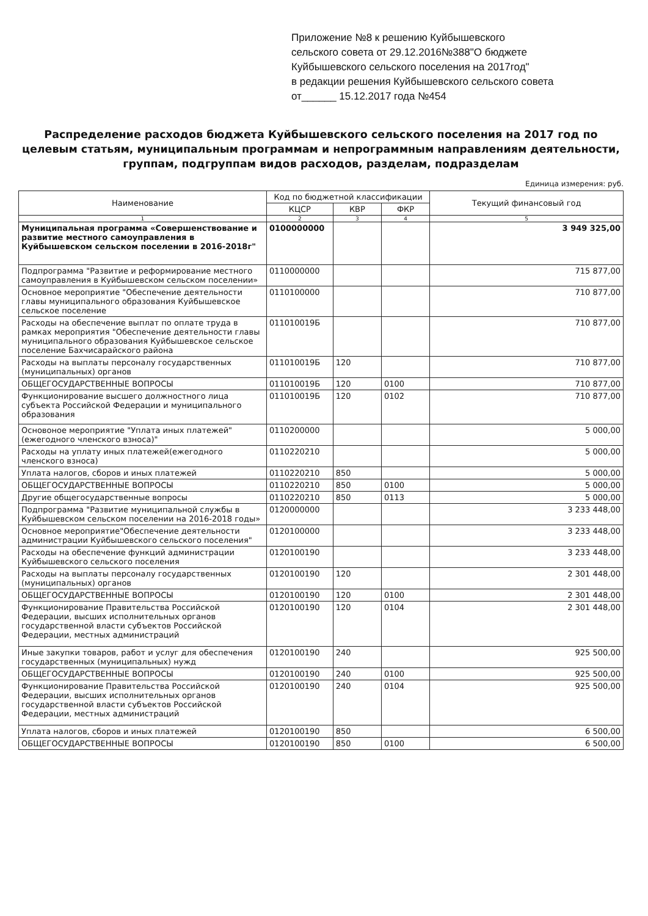Приложение №8 к решению Куйбышевского
сельского совета от 29.12.2016№388"О бюджете
Куйбышевского сельского поселения на 2017год"
в редакции решения Куйбышевского сельского совета
от______ 15.12.2017 года №454
Распределение расходов бюджета Куйбышевского сельского поселения на 2017 год по целевым статьям, муниципальным программам и непрограммным направлениям деятельности, группам, подгруппам видов расходов, разделам, подразделам
Единица измерения: руб.
| Наименование | Код по бюджетной классификации | | | Текущий финансовый год |
| --- | --- | --- | --- | --- |
| | КЦСР | КВР | ФКР | |
| 1 | 2 | 3 | 4 | 5 |
| Муниципальная программа «Совершенствование и развитие местного самоуправления в Куйбышевском сельском поселении в 2016-2018г" | 0100000000 | | | 3 949 325,00 |
| Подпрограмма "Развитие и реформирование местного самоуправления в Куйбышевском сельском поселении» | 0110000000 | | | 715 877,00 |
| Основное мероприятие "Обеспечение деятельности главы муниципального образования Куйбышевское сельское поселение | 0110100000 | | | 710 877,00 |
| Расходы на обеспечение выплат по оплате труда в рамках мероприятия "Обеспечение деятельности главы муниципального образования Куйбышевское сельское поселение Бахчисарайского района | 011010019Б | | | 710 877,00 |
| Расходы на выплаты персоналу государственных (муниципальных) органов | 011010019Б | 120 | | 710 877,00 |
| ОБЩЕГОСУДАРСТВЕННЫЕ ВОПРОСЫ | 011010019Б | 120 | 0100 | 710 877,00 |
| Функционирование высшего должностного лица субъекта Российской Федерации и муниципального образования | 011010019Б | 120 | 0102 | 710 877,00 |
| Основоное мероприятие "Уплата иных платежей"(ежегодного членского взноса)" | 0110200000 | | | 5 000,00 |
| Расходы на уплату иных платежей(ежегодного членского взноса) | 0110220210 | | | 5 000,00 |
| Уплата налогов, сборов и иных платежей | 0110220210 | 850 | | 5 000,00 |
| ОБЩЕГОСУДАРСТВЕННЫЕ ВОПРОСЫ | 0110220210 | 850 | 0100 | 5 000,00 |
| Другие общегосударственные вопросы | 0110220210 | 850 | 0113 | 5 000,00 |
| Подпрограмма "Развитие муниципальной службы в Куйбышевском сельском поселении на 2016-2018 годы» | 0120000000 | | | 3 233 448,00 |
| Основное мероприятие"Обеспечение деятельности администрации Куйбышевского сельского поселения" | 0120100000 | | | 3 233 448,00 |
| Расходы на обеспечение функций администрации Куйбышевского сельского поселения | 0120100190 | | | 3 233 448,00 |
| Расходы на выплаты персоналу государственных (муниципальных) органов | 0120100190 | 120 | | 2 301 448,00 |
| ОБЩЕГОСУДАРСТВЕННЫЕ ВОПРОСЫ | 0120100190 | 120 | 0100 | 2 301 448,00 |
| Функционирование Правительства Российской Федерации, высших исполнительных органов государственной власти субъектов Российской Федерации, местных администраций | 0120100190 | 120 | 0104 | 2 301 448,00 |
| Иные закупки товаров, работ и услуг для обеспечения государственных (муниципальных) нужд | 0120100190 | 240 | | 925 500,00 |
| ОБЩЕГОСУДАРСТВЕННЫЕ ВОПРОСЫ | 0120100190 | 240 | 0100 | 925 500,00 |
| Функционирование Правительства Российской Федерации, высших исполнительных органов государственной власти субъектов Российской Федерации, местных администраций | 0120100190 | 240 | 0104 | 925 500,00 |
| Уплата налогов, сборов и иных платежей | 0120100190 | 850 | | 6 500,00 |
| ОБЩЕГОСУДАРСТВЕННЫЕ ВОПРОСЫ | 0120100190 | 850 | 0100 | 6 500,00 |